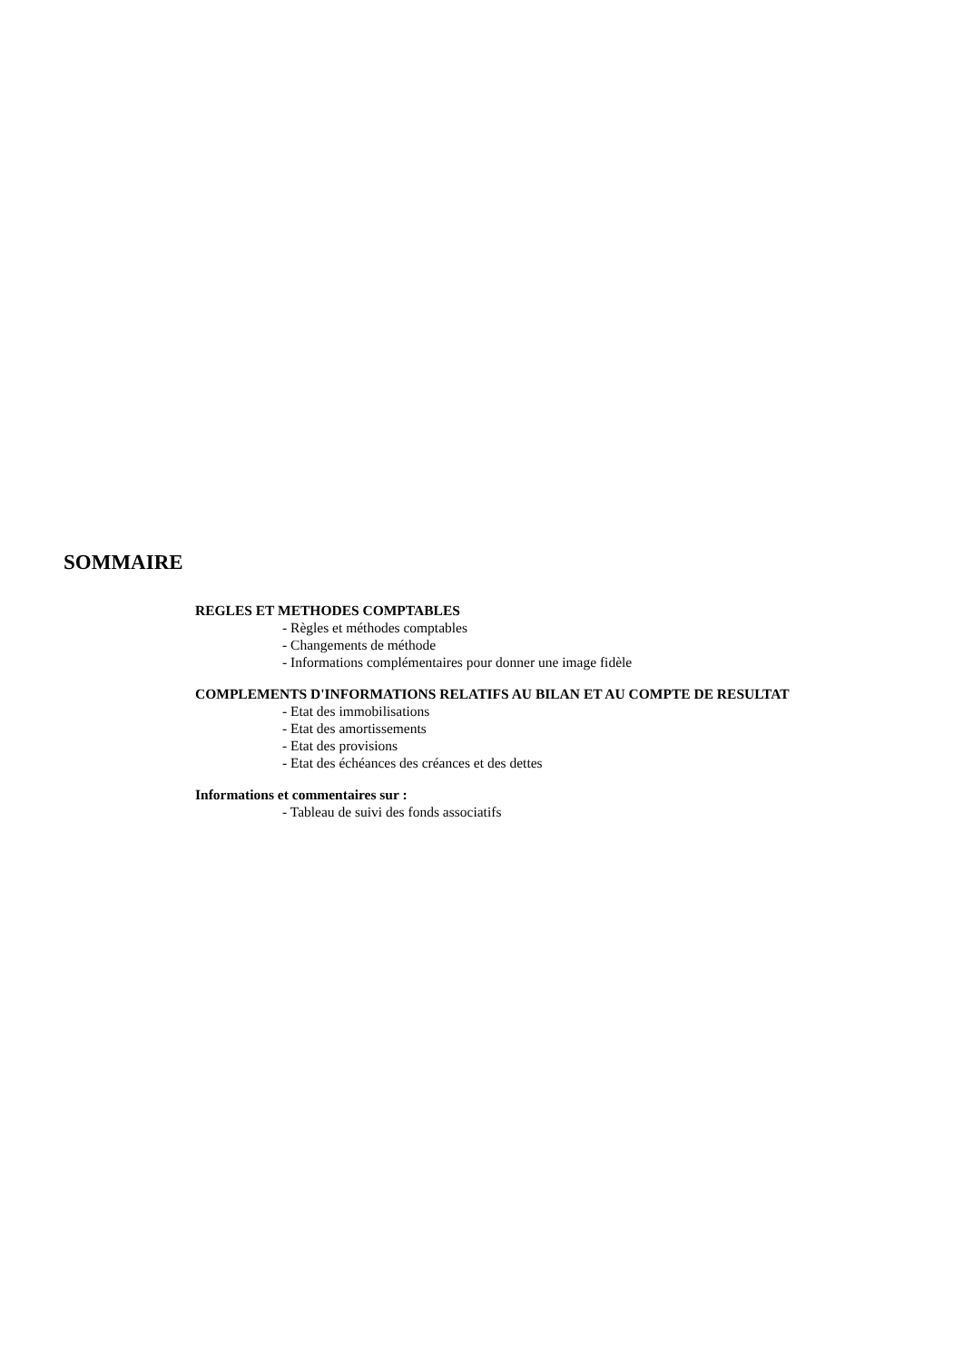SOMMAIRE
REGLES ET METHODES COMPTABLES
- Règles et méthodes comptables
- Changements de méthode
- Informations complémentaires pour donner une image fidèle
COMPLEMENTS D'INFORMATIONS RELATIFS AU BILAN ET AU COMPTE DE RESULTAT
- Etat des immobilisations
- Etat des amortissements
- Etat des provisions
- Etat des échéances des créances et des dettes
Informations et commentaires sur :
- Tableau de suivi des fonds associatifs